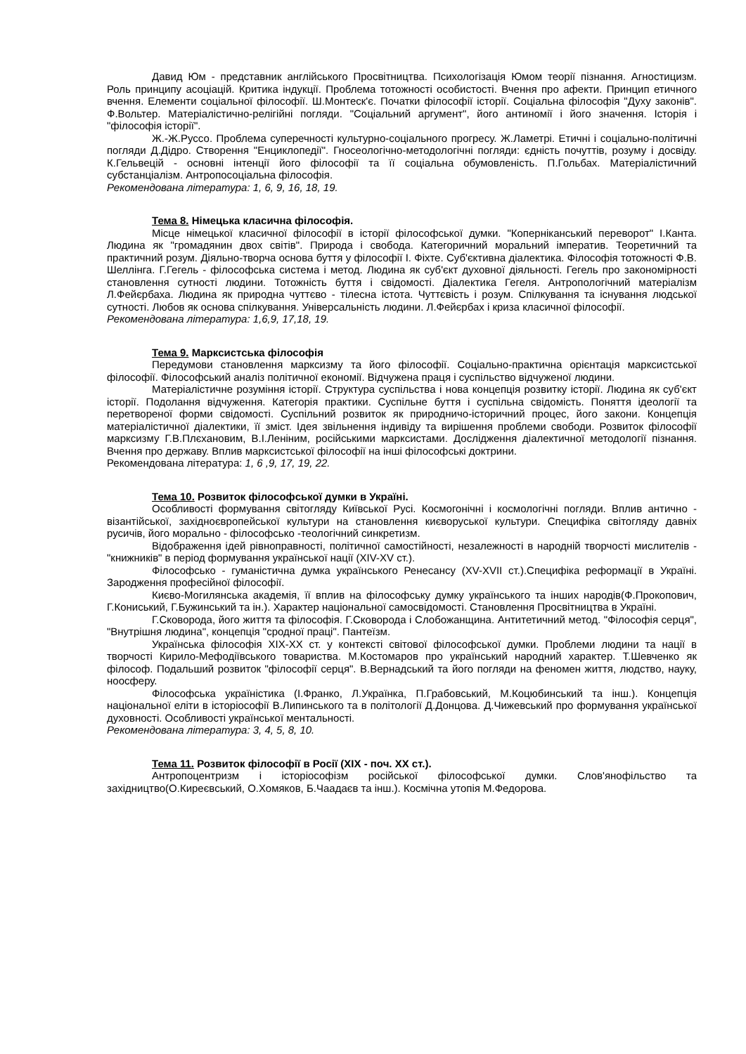Давид Юм - представник англійського Просвітництва. Психологізація Юмом теорії пізнання. Агностицизм. Роль принципу асоціацій. Критика індукції. Проблема тотожності особистості. Вчення про афекти. Принцип етичного вчення. Елементи соціальної філософії. Ш.Монтеск'є. Початки філософії історії. Соціальна філософія "Духу законів". Ф.Вольтер. Матеріалістично-релігійні погляди. "Соціальний аргумент", його антиномії і його значення. Історія і "філософія історії".
Ж.-Ж.Руссо. Проблема суперечності культурно-соціального прогресу. Ж.Ламетрі. Етичні і соціально-політичні погляди Д.Дідро. Створення "Енциклопедії". Гносеологічно-методологічні погляди: єдність почуттів, розуму і досвіду. К.Гельвецій - основні інтенції його філософії та її соціальна обумовленість. П.Гольбах. Матеріалістичний субстанціалізм. Антропосоціальна філософія.
Рекомендована література: 1, 6, 9, 16, 18, 19.
Тема 8. Німецька класична філософія.
Місце німецької класичної філософії в історії філософської думки. "Коперніканський переворот" І.Канта. Людина як "громадянин двох світів". Природа і свобода. Категоричний моральний імператив. Теоретичний та практичний розум. Діяльно-творча основа буття у філософії І. Фіхте. Суб'єктивна діалектика. Філософія тотожності Ф.В. Шеллінга. Г.Гегель - філософська система і метод. Людина як суб'єкт духовної діяльності. Гегель про закономірності становлення сутності людини. Тотожність буття і свідомості. Діалектика Гегеля. Антропологічний матеріалізм Л.Фейєрбаха. Людина як природна чуттєво - тілесна істота. Чуттєвість і розум. Спілкування та існування людської сутності. Любов як основа спілкування. Універсальність людини. Л.Фейєрбах і криза класичної філософії.
Рекомендована література: 1,6,9, 17,18, 19.
Тема 9. Марксистська філософія
Передумови становлення марксизму та його філософії. Соціально-практична орієнтація марксистської філософії. Філософський аналіз політичної економії. Відчужена праця і суспільство відчуженої людини.
Матеріалістичне розуміння історії. Структура суспільства і нова концепція розвитку історії. Людина як суб'єкт історії. Подолання відчуження. Категорія практики. Суспільне буття і суспільна свідомість. Поняття ідеології та перетвореної форми свідомості. Суспільний розвиток як природничо-історичний процес, його закони. Концепція матеріалістичної діалектики, її зміст. Ідея звільнення індивіду та вирішення проблеми свободи. Розвиток філософії марксизму Г.В.Плєхановим, В.І.Леніним, російськими марксистами. Дослідження діалектичної методології пізнання. Вчення про державу. Вплив марксистської філософії на інші філософські доктрини.
Рекомендована література: 1, 6 ,9, 17, 19, 22.
Тема 10. Розвиток філософської думки в Україні.
Особливості формування світогляду Київської Русі. Космогонічні і космологічні погляди. Вплив антично - візантійської, західноєвропейської культури на становлення києворуської культури. Специфіка світогляду давніх русичів, його морально - філософсько -теологічний синкретизм.
Відображення ідей рівноправності, політичної самостійності, незалежності в народній творчості мислителів - "книжників" в період формування української нації (XIV-XV ст.).
Філософсько - гуманістична думка українського Ренесансу (XV-XVII ст.).Специфіка реформації в Україні. Зародження професійної філософії.
Києво-Могилянська академія, її вплив на філософську думку українського та інших народів(Ф.Прокопович, Г.Кониський, Г.Бужинський та ін.). Характер національної самосвідомості. Становлення Просвітництва в Україні.
Г.Сковорода, його життя та філософія. Г.Сковорода і Слобожанщина. Антитетичний метод. "Філософія серця", "Внутрішня людина", концепція "сродної праці". Пантеїзм.
Українська філософія XIX-XX ст. у контексті світової філософської думки. Проблеми людини та нації в творчості Кирило-Мефодіївського товариства. М.Костомаров про український народний характер. Т.Шевченко як філософ. Подальший розвиток "філософії серця". В.Вернадський та його погляди на феномен життя, людство, науку, ноосферу.
Філософська україністика (І.Франко, Л.Українка, П.Грабовський, М.Коцюбинський та інш.). Концепція національної еліти в історіософії В.Липинського та в політології Д.Донцова. Д.Чижевський про формування української духовності. Особливості української ментальності.
Рекомендована література: 3, 4, 5, 8, 10.
Тема 11. Розвиток філософії в Росії (XIX - поч. XX ст.).
Антропоцентризм і історіософізм російської філософської думки. Слов'янофільство та західництво(О.Киреєвський, О.Хомяков, Б.Чаадаєв та інш.). Космічна утопія М.Федорова.